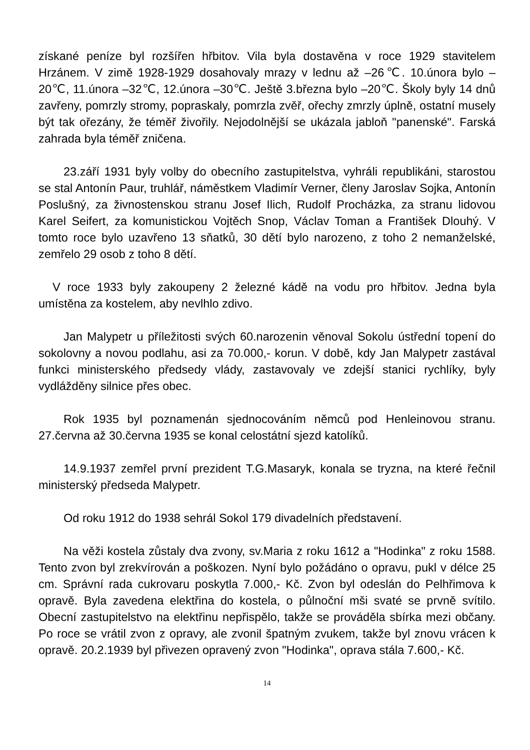získané peníze byl rozšířen hřbitov. Vila byla dostavěna v roce 1929 stavitelem Hrzánem. V zimě 1928-1929 dosahovaly mrazy v lednu až –26℃. 10.února bylo –20℃, 11.února –32℃, 12.února –30℃. Ještě 3.března bylo –20℃. Školy byly 14 dnů zavřeny, pomrzly stromy, popraskaly, pomrzla zvěř, ořechy zmrzly úplně, ostatní musely být tak ořezány, že téměř živořily. Nejodolnější se ukázala jabloň "panenské". Farská zahrada byla téměř zničena.
23.září 1931 byly volby do obecního zastupitelstva, vyhráli republikáni, starostou se stal Antonín Paur, truhlář, náměstkem Vladimír Verner, členy Jaroslav Sojka, Antonín Poslušný, za živnostenskou stranu Josef Ilich, Rudolf Procházka, za stranu lidovou Karel Seifert, za komunistickou Vojtěch Snop, Václav Toman a František Dlouhý. V tomto roce bylo uzavřeno 13 sňatků, 30 dětí bylo narozeno, z toho 2 nemanželské, zemřelo 29 osob z toho 8 dětí.
V roce 1933 byly zakoupeny 2 železné kádě na vodu pro hřbitov. Jedna byla umístěna za kostelem, aby nevlhlo zdivo.
Jan Malypetr u příležitosti svých 60.narozenin věnoval Sokolu ústřední topení do sokolovny a novou podlahu, asi za 70.000,- korun. V době, kdy Jan Malypetr zastával funkci ministerského předsedy vlády, zastavovaly ve zdejší stanici rychlíky, byly vydlážděny silnice přes obec.
Rok 1935 byl poznamenán sjednocováním němců pod Henleinovou stranu. 27.června až 30.června 1935 se konal celostátní sjezd katolíků.
14.9.1937 zemřel první prezident T.G.Masaryk, konala se tryzna, na které řečnil ministerský předseda Malypetr.
Od roku 1912 do 1938 sehrál Sokol 179 divadelních představení.
Na věži kostela zůstaly dva zvony, sv.Maria z roku 1612 a "Hodinka" z roku 1588. Tento zvon byl zrekvírován a poškozen. Nyní bylo požádáno o opravu, pukl v délce 25 cm. Správní rada cukrovaru poskytla 7.000,- Kč. Zvon byl odeslán do Pelhřimova k opravě. Byla zavedena elektřina do kostela, o půlnoční mši svaté se prvně svítilo. Obecní zastupitelstvo na elektřinu nepřispělo, takže se prováděla sbírka mezi občany. Po roce se vrátil zvon z opravy, ale zvonil špatným zvukem, takže byl znovu vrácen k opravě. 20.2.1939 byl přivezen opravený zvon "Hodinka", oprava stála 7.600,- Kč.
14